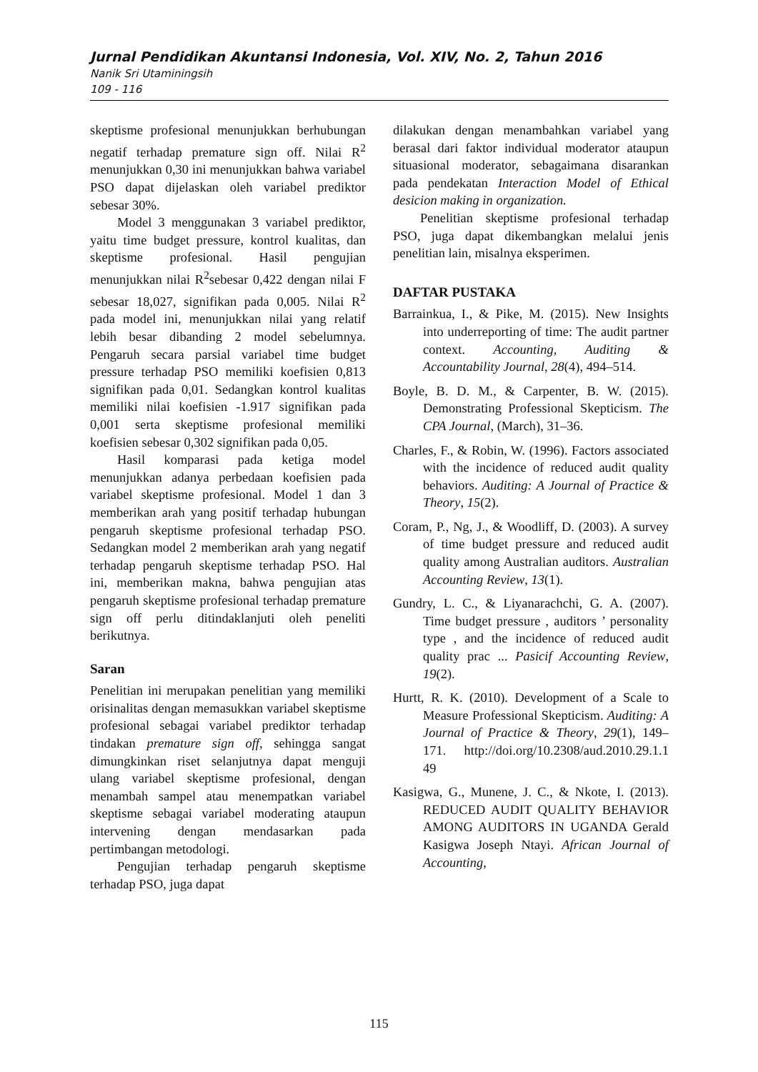Jurnal Pendidikan Akuntansi Indonesia, Vol. XIV, No. 2, Tahun 2016
Nanik Sri Utaminingsih
109 - 116
skeptisme profesional menunjukkan berhubungan negatif terhadap premature sign off. Nilai R<sup>2</sup> menunjukkan 0,30 ini menunjukkan bahwa variabel PSO dapat dijelaskan oleh variabel prediktor sebesar 30%.
Model 3 menggunakan 3 variabel prediktor, yaitu time budget pressure, kontrol kualitas, dan skeptisme profesional. Hasil pengujian menunjukkan nilai R<sup>2</sup>sebesar 0,422 dengan nilai F sebesar 18,027, signifikan pada 0,005. Nilai R<sup>2</sup> pada model ini, menunjukkan nilai yang relatif lebih besar dibanding 2 model sebelumnya. Pengaruh secara parsial variabel time budget pressure terhadap PSO memiliki koefisien 0,813 signifikan pada 0,01. Sedangkan kontrol kualitas memiliki nilai koefisien -1.917 signifikan pada 0,001 serta skeptisme profesional memiliki koefisien sebesar 0,302 signifikan pada 0,05.
Hasil komparasi pada ketiga model menunjukkan adanya perbedaan koefisien pada variabel skeptisme profesional. Model 1 dan 3 memberikan arah yang positif terhadap hubungan pengaruh skeptisme profesional terhadap PSO. Sedangkan model 2 memberikan arah yang negatif terhadap pengaruh skeptisme terhadap PSO. Hal ini, memberikan makna, bahwa pengujian atas pengaruh skeptisme profesional terhadap premature sign off perlu ditindaklanjuti oleh peneliti berikutnya.
Saran
Penelitian ini merupakan penelitian yang memiliki orisinalitas dengan memasukkan variabel skeptisme profesional sebagai variabel prediktor terhadap tindakan premature sign off, sehingga sangat dimungkinkan riset selanjutnya dapat menguji ulang variabel skeptisme profesional, dengan menambah sampel atau menempatkan variabel skeptisme sebagai variabel moderating ataupun intervening dengan mendasarkan pada pertimbangan metodologi.
Pengujian terhadap pengaruh skeptisme terhadap PSO, juga dapat
dilakukan dengan menambahkan variabel yang berasal dari faktor individual moderator ataupun situasional moderator, sebagaimana disarankan pada pendekatan Interaction Model of Ethical desicion making in organization.
Penelitian skeptisme profesional terhadap PSO, juga dapat dikembangkan melalui jenis penelitian lain, misalnya eksperimen.
DAFTAR PUSTAKA
Barrainkua, I., & Pike, M. (2015). New Insights into underreporting of time: The audit partner context. Accounting, Auditing & Accountability Journal, 28(4), 494–514.
Boyle, B. D. M., & Carpenter, B. W. (2015). Demonstrating Professional Skepticism. The CPA Journal, (March), 31–36.
Charles, F., & Robin, W. (1996). Factors associated with the incidence of reduced audit quality behaviors. Auditing: A Journal of Practice & Theory, 15(2).
Coram, P., Ng, J., & Woodliff, D. (2003). A survey of time budget pressure and reduced audit quality among Australian auditors. Australian Accounting Review, 13(1).
Gundry, L. C., & Liyanarachchi, G. A. (2007). Time budget pressure , auditors ’ personality type , and the incidence of reduced audit quality prac ... Pasicif Accounting Review, 19(2).
Hurtt, R. K. (2010). Development of a Scale to Measure Professional Skepticism. Auditing: A Journal of Practice & Theory, 29(1), 149–171. http://doi.org/10.2308/aud.2010.29.1.1 49
Kasigwa, G., Munene, J. C., & Nkote, I. (2013). REDUCED AUDIT QUALITY BEHAVIOR AMONG AUDITORS IN UGANDA Gerald Kasigwa Joseph Ntayi. African Journal of Accounting,
115